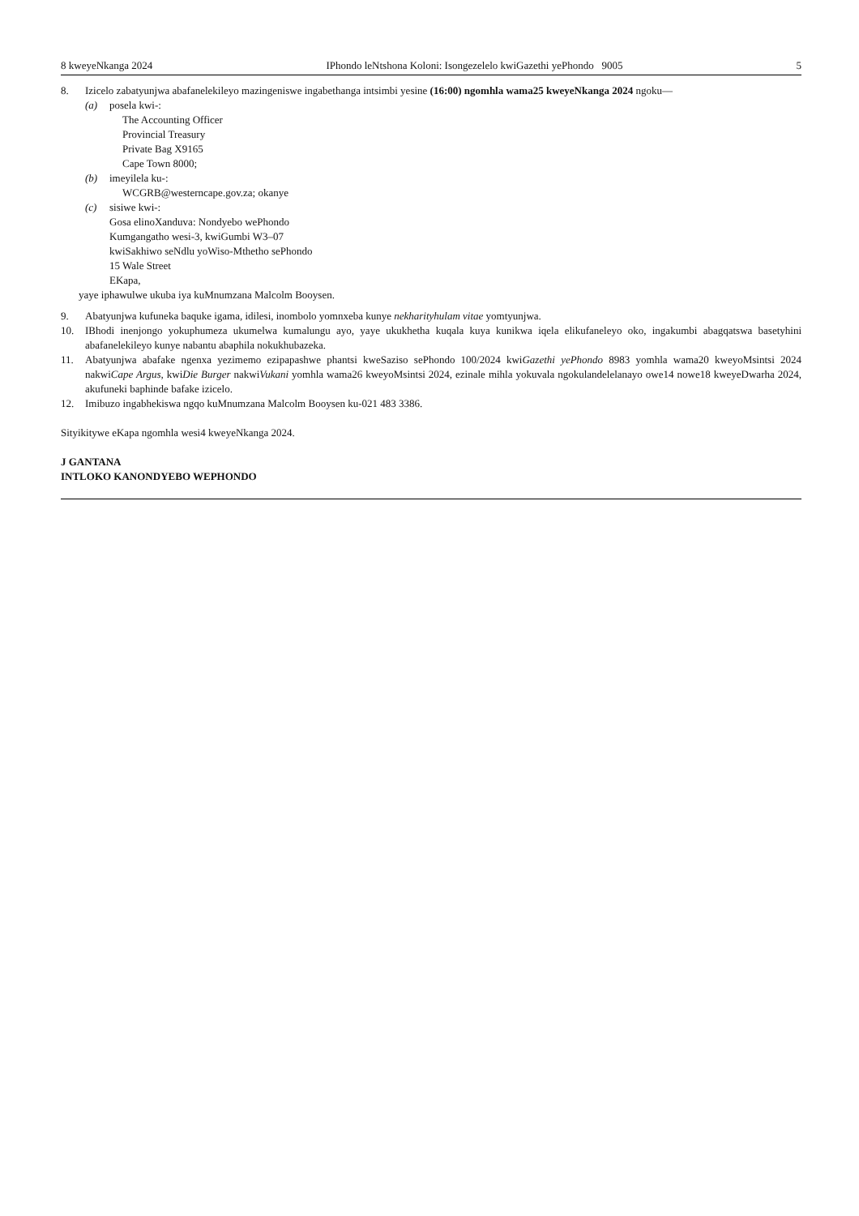8 kweyeNkanga 2024 IPhondo leNtshona Koloni: Isongezelelo kwiGazethi yePhondo 9005 5
8. Izicelo zabatyunjwa abafanelekileyo mazingeniswe ingabethanga intsimbi yesine (16:00) ngomhla wama25 kweyeNkanga 2024 ngoku—
(a) posela kwi-:
The Accounting Officer
Provincial Treasury
Private Bag X9165
Cape Town 8000;
(b) imeyilela ku-:
WCGRB@westerncape.gov.za; okanye
(c) sisiwe kwi-:
Gosa elinoXanduva: Nondyebo wePhondo
Kumgangatho wesi-3, kwiGumbi W3–07
kwiSakhiwo seNdlu yoWiso-Mthetho sePhondo
15 Wale Street
EKapa,
yaye iphawulwe ukuba iya kuMnumzana Malcolm Booysen.
9. Abatyunjwa kufuneka baquke igama, idilesi, inombolo yomnxeba kunye nekharityhulam vitae yomtyunjwa.
10. IBhodi inenjongo yokuphumeza ukumelwa kumalungu ayo, yaye ukukhetha kuqala kuya kunikwa iqela elikufaneleyo oko, ingakumbi abagqatswa basetyhini abafanelekileyo kunye nabantu abaphila nokukhubazeka.
11. Abatyunjwa abafake ngenxa yezimemo ezipapashwe phantsi kweSaziso sePhondo 100/2024 kwiGazethi yePhondo 8983 yomhla wama20 kweyoMsintsi 2024 nakwiCape Argus, kwiDie Burger nakwiVukani yomhla wama26 kweyoMsintsi 2024, ezinale mihla yokuvala ngokulandelelanayo owe14 nowe18 kweyeDwarha 2024, akufuneki baphinde bafake izicelo.
12. Imibuzo ingabhekiswa ngqo kuMnumzana Malcolm Booysen ku-021 483 3386.
Sityikitywe eKapa ngomhla wesi4 kweyeNkanga 2024.
J GANTANA
INTLOKO KANONDYEBO WEPHONDO